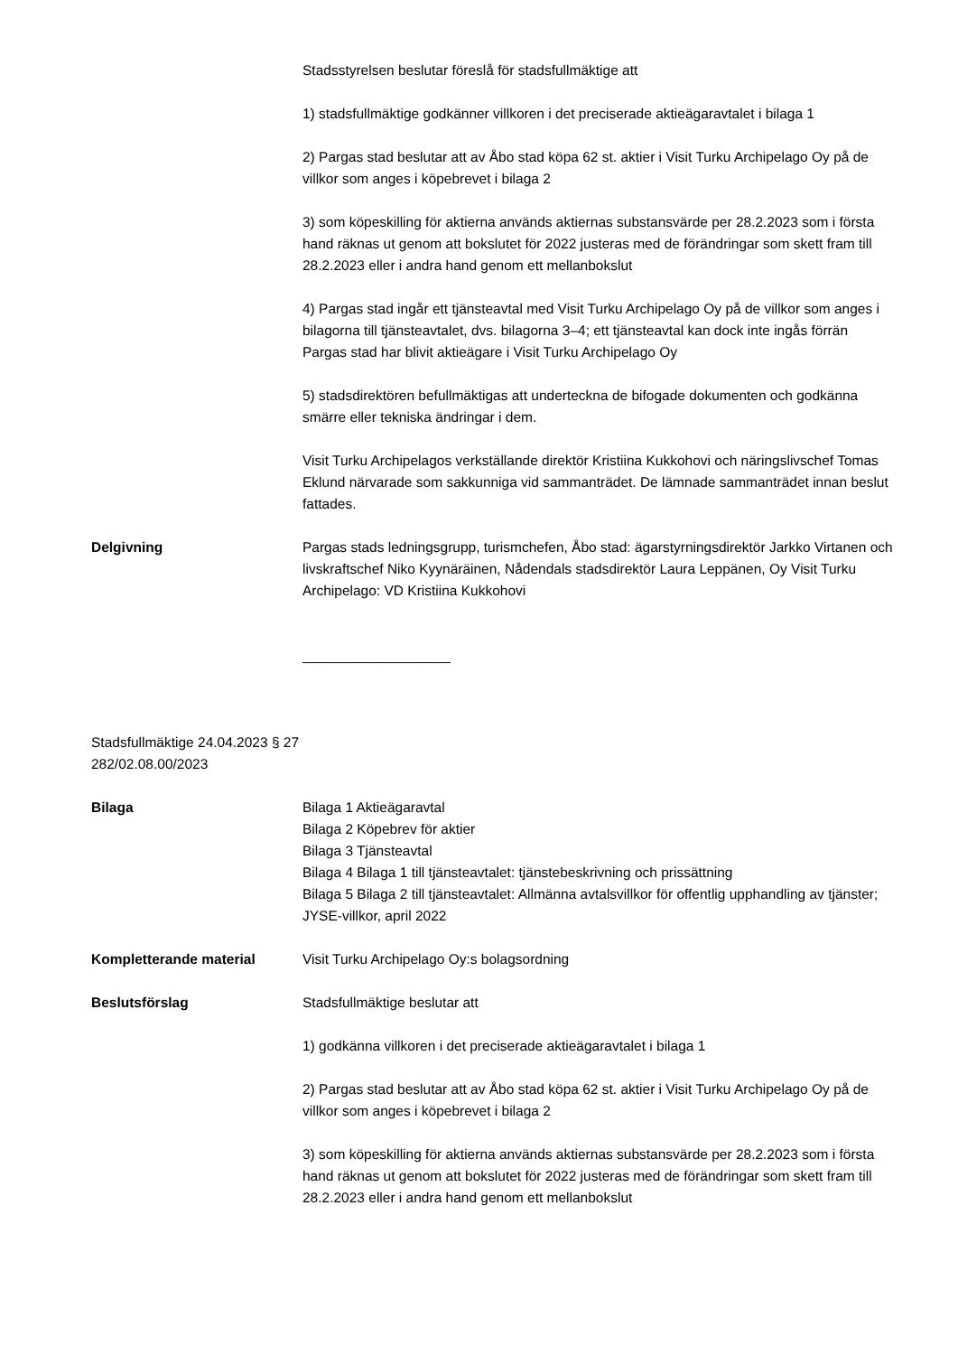Stadsstyrelsen beslutar föreslå för stadsfullmäktige att
1) stadsfullmäktige godkänner villkoren i det preciserade aktieägaravtalet i bilaga 1
2) Pargas stad beslutar att av Åbo stad köpa 62 st. aktier i Visit Turku Archipelago Oy på de villkor som anges i köpebrevet i bilaga 2
3) som köpeskilling för aktierna används aktiernas substansvärde per 28.2.2023 som i första hand räknas ut genom att bokslutet för 2022 justeras med de förändringar som skett fram till 28.2.2023 eller i andra hand genom ett mellanbokslut
4) Pargas stad ingår ett tjänsteavtal med Visit Turku Archipelago Oy på de villkor som anges i bilagorna till tjänsteavtalet, dvs. bilagorna 3–4; ett tjänsteavtal kan dock inte ingås förrän Pargas stad har blivit aktieägare i Visit Turku Archipelago Oy
5) stadsdirektören befullmäktigas att underteckna de bifogade dokumenten och godkänna smärre eller tekniska ändringar i dem.
Visit Turku Archipelagos verkställande direktör Kristiina Kukkohovi och näringslivschef Tomas Eklund närvarade som sakkunniga vid sammanträdet. De lämnade sammanträdet innan beslut fattades.
Delgivning Pargas stads ledningsgrupp, turismchefen, Åbo stad: ägarstyrningsdirektör Jarkko Virtanen och livskraftschef Niko Kyynäräinen, Nådendals stadsdirektör Laura Leppänen, Oy Visit Turku Archipelago: VD Kristiina Kukkohovi
___________________
Stadsfullmäktige 24.04.2023 § 27
282/02.08.00/2023
Bilaga Bilaga 1 Aktieägaravtal
Bilaga 2 Köpebrev för aktier
Bilaga 3 Tjänsteavtal
Bilaga 4 Bilaga 1 till tjänsteavtalet: tjänstebeskrivning och prissättning
Bilaga 5 Bilaga 2 till tjänsteavtalet: Allmänna avtalsvillkor för offentlig upphandling av tjänster; JYSE-villkor, april 2022
Kompletterande material Visit Turku Archipelago Oy:s bolagsordning
Beslutsförslag Stadsfullmäktige beslutar att
1) godkänna villkoren i det preciserade aktieägaravtalet i bilaga 1
2) Pargas stad beslutar att av Åbo stad köpa 62 st. aktier i Visit Turku Archipelago Oy på de villkor som anges i köpebrevet i bilaga 2
3) som köpeskilling för aktierna används aktiernas substansvärde per 28.2.2023 som i första hand räknas ut genom att bokslutet för 2022 justeras med de förändringar som skett fram till 28.2.2023 eller i andra hand genom ett mellanbokslut